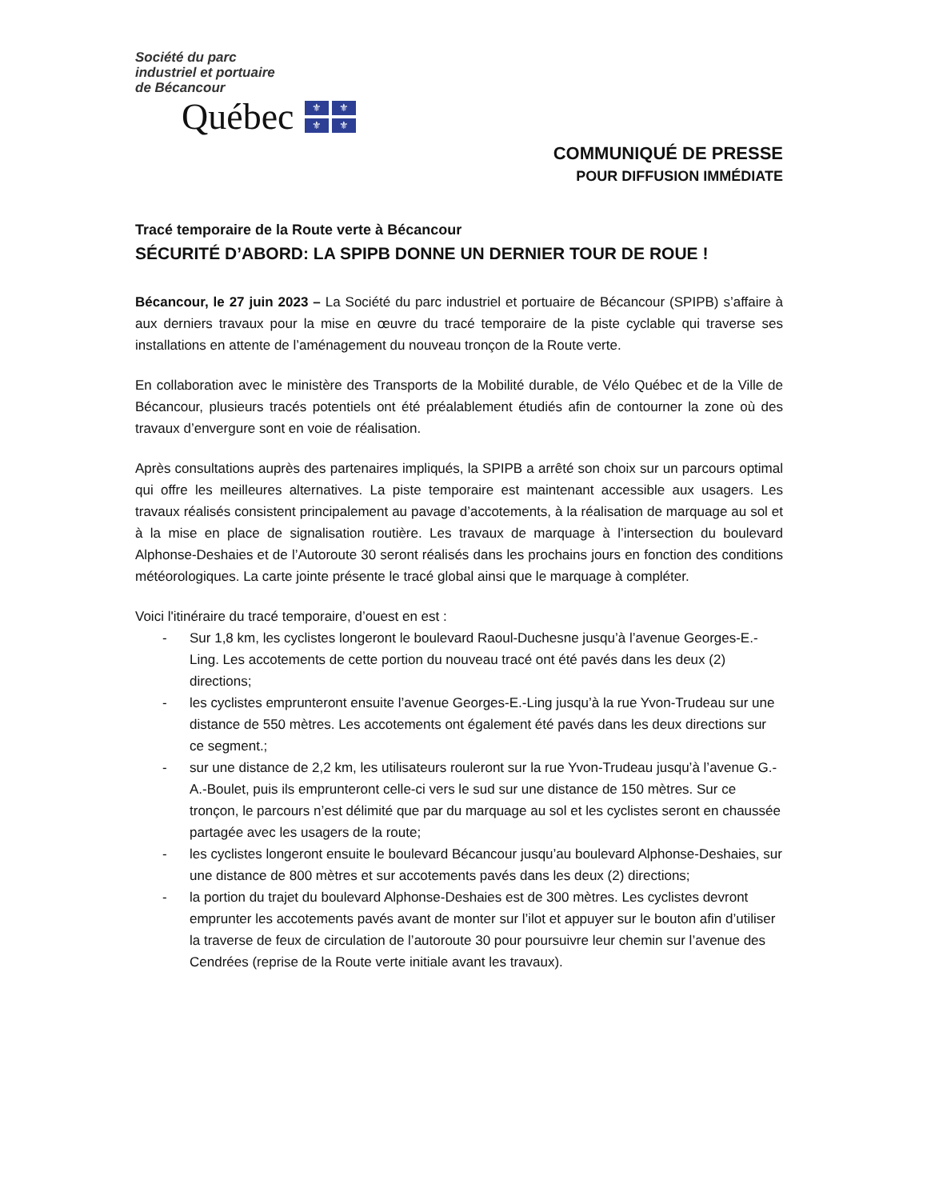Société du parc
industriel et portuaire
de Bécancour
Québec
⚜ ⚜ ⚜ ⚜
COMMUNIQUÉ DE PRESSE
POUR DIFFUSION IMMÉDIATE
Tracé temporaire de la Route verte à Bécancour
SÉCURITÉ D’ABORD: LA SPIPB DONNE UN DERNIER TOUR DE ROUE !
Bécancour, le 27 juin 2023 – La Société du parc industriel et portuaire de Bécancour (SPIPB) s’affaire à aux derniers travaux pour la mise en œuvre du tracé temporaire de la piste cyclable qui traverse ses installations en attente de l’aménagement du nouveau tronçon de la Route verte.
En collaboration avec le ministère des Transports de la Mobilité durable, de Vélo Québec et de la Ville de Bécancour, plusieurs tracés potentiels ont été préalablement étudiés afin de contourner la zone où des travaux d’envergure sont en voie de réalisation.
Après consultations auprès des partenaires impliqués, la SPIPB a arrêté son choix sur un parcours optimal qui offre les meilleures alternatives. La piste temporaire est maintenant accessible aux usagers. Les travaux réalisés consistent principalement au pavage d’accotements, à la réalisation de marquage au sol et à la mise en place de signalisation routière. Les travaux de marquage à l’intersection du boulevard Alphonse-Deshaies et de l’Autoroute 30 seront réalisés dans les prochains jours en fonction des conditions météorologiques. La carte jointe présente le tracé global ainsi que le marquage à compléter.
Voici l'itinéraire du tracé temporaire, d’ouest en est :
- Sur 1,8 km, les cyclistes longeront le boulevard Raoul-Duchesne jusqu’à l’avenue Georges-E.-Ling. Les accotements de cette portion du nouveau tracé ont été pavés dans les deux (2) directions;
- les cyclistes emprunteront ensuite l’avenue Georges-E.-Ling jusqu’à la rue Yvon-Trudeau sur une distance de 550 mètres. Les accotements ont également été pavés dans les deux directions sur ce segment.;
- sur une distance de 2,2 km, les utilisateurs rouleront sur la rue Yvon-Trudeau jusqu’à l’avenue G.-A.-Boulet, puis ils emprunteront celle-ci vers le sud sur une distance de 150 mètres. Sur ce tronçon, le parcours n’est délimité que par du marquage au sol et les cyclistes seront en chaussée partagée avec les usagers de la route;
- les cyclistes longeront ensuite le boulevard Bécancour jusqu’au boulevard Alphonse-Deshaies, sur une distance de 800 mètres et sur accotements pavés dans les deux (2) directions;
- la portion du trajet du boulevard Alphonse-Deshaies est de 300 mètres. Les cyclistes devront emprunter les accotements pavés avant de monter sur l’ilot et appuyer sur le bouton afin d’utiliser la traverse de feux de circulation de l’autoroute 30 pour poursuivre leur chemin sur l’avenue des Cendrées (reprise de la Route verte initiale avant les travaux).